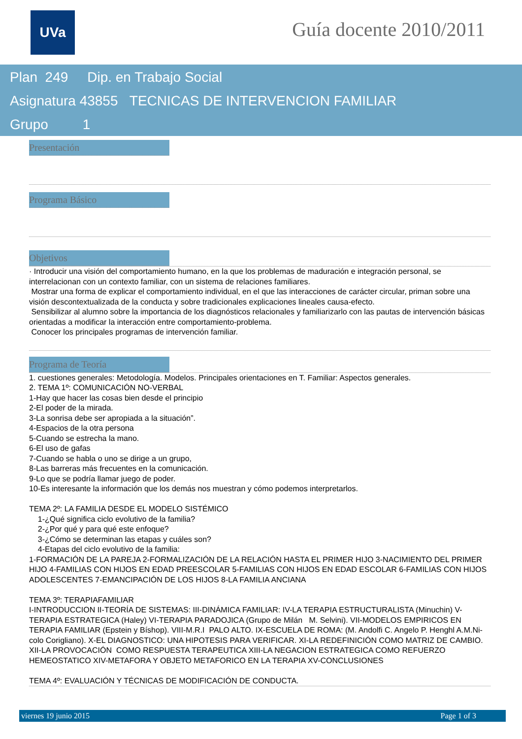UVa Guía docente 2010/2011
Plan 249 Dip. en Trabajo Social
Asignatura 43855 TECNICAS DE INTERVENCION FAMILIAR
Grupo 1
Presentación
Programa Básico
Objetivos
· Introducir una visión del comportamiento humano, en la que los problemas de maduración e integración personal, se interrelacionan con un contexto familiar, con un sistema de relaciones familiares.
Mostrar una forma de explicar el comportamiento individual, en el que las interacciones de carácter circular, priman sobre una visión descontextualizada de la conducta y sobre tradicionales explicaciones lineales causa-efecto.
Sensibilizar al alumno sobre la importancia de los diagnósticos relacionales y familiarizarlo con las pautas de intervención básicas orientadas a modificar la interacción entre comportamiento-problema.
Conocer los principales programas de intervención familiar.
Programa de Teoría
1. cuestiones generales: Metodología. Modelos. Principales orientaciones en T. Familiar: Aspectos generales.
2. TEMA 1º: COMUNICACIÓN NO-VERBAL
1-Hay que hacer las cosas bien desde el principio
2-El poder de la mirada.
3-La sonrisa debe ser apropiada a la situación”.
4-Espacios de la otra persona
5-Cuando se estrecha la mano.
6-El uso de gafas
7-Cuando se habla o uno se dirige a un grupo,
8-Las barreras más frecuentes en la comunicación.
9-Lo que se podría llamar juego de poder.
10-Es interesante la información que los demás nos muestran y cómo podemos interpretarlos.
TEMA 2º: LA FAMILIA DESDE EL MODELO SISTÉMICO
1-¿Qué significa ciclo evolutivo de la familia?
2-¿Por qué y para qué este enfoque?
3-¿Cómo se determinan las etapas y cuáles son?
4-Etapas del ciclo evolutivo de la familia:
1-FORMACIÓN DE LA PAREJA 2-FORMALIZACIÓN DE LA RELACIÓN HASTA EL PRIMER HIJO 3-NACIMIENTO DEL PRIMER HIJO 4-FAMILIAS CON HIJOS EN EDAD PREESCOLAR 5-FAMILIAS CON HIJOS EN EDAD ESCOLAR 6-FAMILIAS CON HIJOS ADOLESCENTES 7-EMANCIPACIÓN DE LOS HIJOS 8-LA FAMILIA ANCIANA
TEMA 3º: TERAPIAFAMILIAR
I-INTRODUCCION II-TEORÍA DE SISTEMAS: III-DINÁMICA FAMILIAR: IV-LA TERAPIA ESTRUCTURALISTA (Minuchin) V- TERAPIA ESTRATEGICA (Haley) VI-TERAPIA PARADOJICA (Grupo de Milán M. Selvini). VII-MODELOS EMPIRICOS EN TERAPIA FAMILIAR (Epstein y Bíshop). VIII-M.R.I PALO ALTO. IX-ESCUELA DE ROMA: (M. Andolfi C. Angelo P. Henghl A.M.Ni-colo Corigliano). X-EL DIAGNOSTICO: UNA HIPOTESIS PARA VERIFICAR. XI-LA REDEFINICIÓN COMO MATRIZ DE CAMBIO. XII-LA PROVOCACIÓN COMO RESPUESTA TERAPEUTICA XIII-LA NEGACION ESTRATEGICA COMO REFUERZO HEMEOSTATICO XIV-METAFORA Y OBJETO METAFORICO EN LA TERAPIA XV-CONCLUSIONES
TEMA 4º: EVALUACIÓN Y TÉCNICAS DE MODIFICACIÓN DE CONDUCTA.
viernes 19 junio 2015 Page 1 of 3